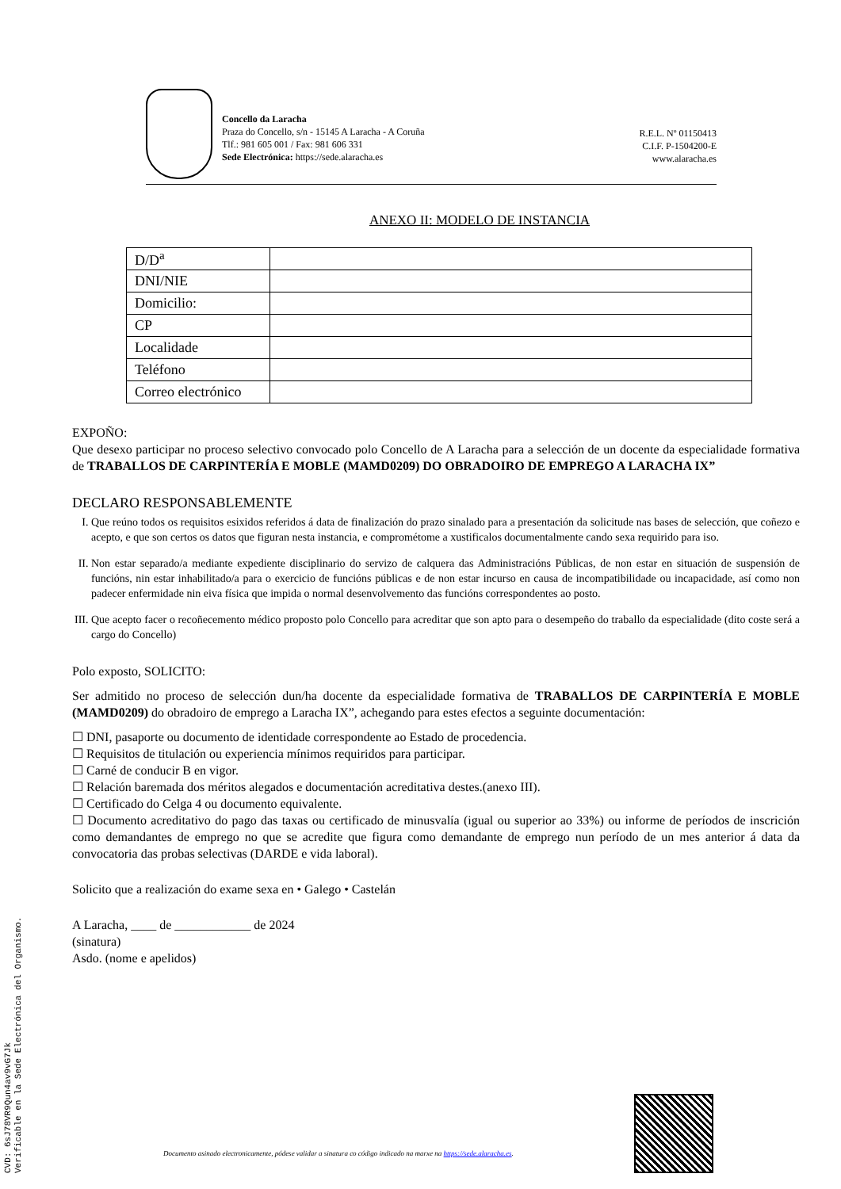Concello da Laracha
Praza do Concello, s/n - 15145 A Laracha - A Coruña
Tlf.: 981 605 001 / Fax: 981 606 331
Sede Electrónica: https://sede.alaracha.es
R.E.L. Nº 01150413
C.I.F. P-1504200-E
www.alaracha.es
ANEXO II: MODELO DE INSTANCIA
| D/D<sup>a</sup> | |
| DNI/NIE | |
| Domicilio: | |
| CP | |
| Localidade | |
| Teléfono | |
| Correo electrónico | |
EXPOÑO:
Que desexo participar no proceso selectivo convocado polo Concello de A Laracha para a selección de un docente da especialidade formativa de TRABALLOS DE CARPINTERÍA E MOBLE (MAMD0209) DO OBRADOIRO DE EMPREGO A LARACHA IX”
DECLARO RESPONSABLEMENTE
I. Que reúno todos os requisitos esixidos referidos á data de finalización do prazo sinalado para a presentación da solicitude nas bases de selección, que coñezo e acepto, e que son certos os datos que figuran nesta instancia, e comprométome a xustificalos documentalmente cando sexa requirido para iso.
II. Non estar separado/a mediante expediente disciplinario do servizo de calquera das Administracións Públicas, de non estar en situación de suspensión de funcións, nin estar inhabilitado/a para o exercicio de funcións públicas e de non estar incurso en causa de incompatibilidade ou incapacidade, así como non padecer enfermidade nin eiva física que impida o normal desenvolvemento das funcións correspondentes ao posto.
III. Que acepto facer o recoñecemento médico proposto polo Concello para acreditar que son apto para o desempeño do traballo da especialidade (dito coste será a cargo do Concello)
Polo exposto, SOLICITO:
Ser admitido no proceso de selección dun/ha docente da especialidade formativa de TRABALLOS DE CARPINTERÍA E MOBLE (MAMD0209) do obradoiro de emprego a Laracha IX”, achegando para estes efectos a seguinte documentación:
☐ DNI, pasaporte ou documento de identidade correspondente ao Estado de procedencia.
☐ Requisitos de titulación ou experiencia mínimos requiridos para participar.
☐ Carné de conducir B en vigor.
☐ Relación baremada dos méritos alegados e documentación acreditativa destes.(anexo III).
☐ Certificado do Celga 4 ou documento equivalente.
☐ Documento acreditativo do pago das taxas ou certificado de minusvalía (igual ou superior ao 33%) ou informe de períodos de inscrición como demandantes de emprego no que se acredite que figura como demandante de emprego nun período de un mes anterior á data da convocatoria das probas selectivas (DARDE e vida laboral).
Solicito que a realización do exame sexa en • Galego • Castelán
A Laracha, ____ de ____________ de 2024
(sinatura)
Asdo. (nome e apelidos)
Documento asinado electronicamente, pódese validar a sinatura co código indicado na marxe na https://sede.alaracha.es.
CVD: 6sJ78VR9Qun4av9vG7Jk
Verificable en la Sede Electrónica del Organismo.